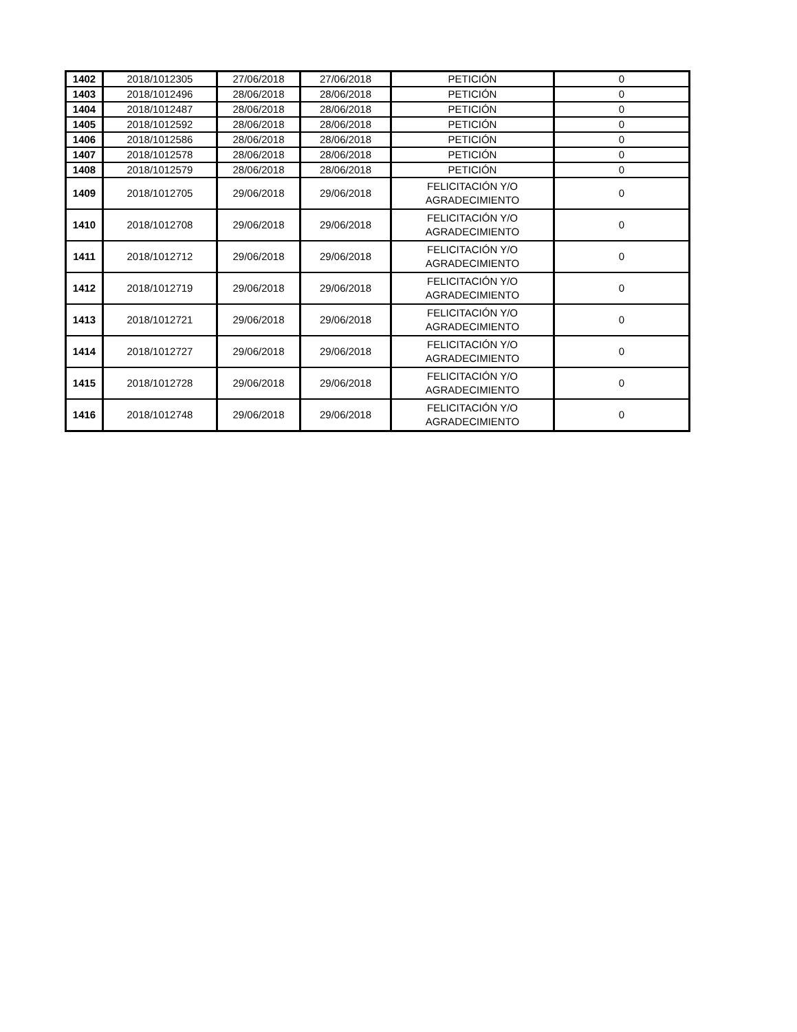| 1402 | 2018/1012305 | 27/06/2018 | 27/06/2018 | PETICIÓN | 0 |
| 1403 | 2018/1012496 | 28/06/2018 | 28/06/2018 | PETICIÓN | 0 |
| 1404 | 2018/1012487 | 28/06/2018 | 28/06/2018 | PETICIÓN | 0 |
| 1405 | 2018/1012592 | 28/06/2018 | 28/06/2018 | PETICIÓN | 0 |
| 1406 | 2018/1012586 | 28/06/2018 | 28/06/2018 | PETICIÓN | 0 |
| 1407 | 2018/1012578 | 28/06/2018 | 28/06/2018 | PETICIÓN | 0 |
| 1408 | 2018/1012579 | 28/06/2018 | 28/06/2018 | PETICIÓN | 0 |
| 1409 | 2018/1012705 | 29/06/2018 | 29/06/2018 | FELICITACIÓN Y/O AGRADECIMIENTO | 0 |
| 1410 | 2018/1012708 | 29/06/2018 | 29/06/2018 | FELICITACIÓN Y/O AGRADECIMIENTO | 0 |
| 1411 | 2018/1012712 | 29/06/2018 | 29/06/2018 | FELICITACIÓN Y/O AGRADECIMIENTO | 0 |
| 1412 | 2018/1012719 | 29/06/2018 | 29/06/2018 | FELICITACIÓN Y/O AGRADECIMIENTO | 0 |
| 1413 | 2018/1012721 | 29/06/2018 | 29/06/2018 | FELICITACIÓN Y/O AGRADECIMIENTO | 0 |
| 1414 | 2018/1012727 | 29/06/2018 | 29/06/2018 | FELICITACIÓN Y/O AGRADECIMIENTO | 0 |
| 1415 | 2018/1012728 | 29/06/2018 | 29/06/2018 | FELICITACIÓN Y/O AGRADECIMIENTO | 0 |
| 1416 | 2018/1012748 | 29/06/2018 | 29/06/2018 | FELICITACIÓN Y/O AGRADECIMIENTO | 0 |